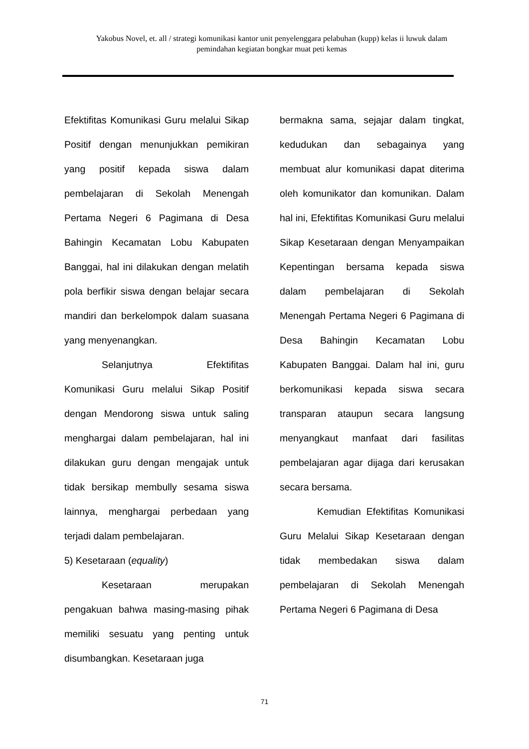Yakobus Novel, et. all / strategi komunikasi kantor unit penyelenggara pelabuhan (kupp) kelas ii luwuk dalam pemindahan kegiatan bongkar muat peti kemas
Efektifitas Komunikasi Guru melalui Sikap Positif dengan menunjukkan pemikiran yang positif kepada siswa dalam pembelajaran di Sekolah Menengah Pertama Negeri 6 Pagimana di Desa Bahingin Kecamatan Lobu Kabupaten Banggai, hal ini dilakukan dengan melatih pola berfikir siswa dengan belajar secara mandiri dan berkelompok dalam suasana yang menyenangkan.
Selanjutnya Efektifitas Komunikasi Guru melalui Sikap Positif dengan Mendorong siswa untuk saling menghargai dalam pembelajaran, hal ini dilakukan guru dengan mengajak untuk tidak bersikap membully sesama siswa lainnya, menghargai perbedaan yang terjadi dalam pembelajaran.
5) Kesetaraan (equality)
Kesetaraan merupakan pengakuan bahwa masing-masing pihak memiliki sesuatu yang penting untuk disumbangkan. Kesetaraan juga
bermakna sama, sejajar dalam tingkat, kedudukan dan sebagainya yang membuat alur komunikasi dapat diterima oleh komunikator dan komunikan. Dalam hal ini, Efektifitas Komunikasi Guru melalui Sikap Kesetaraan dengan Menyampaikan Kepentingan bersama kepada siswa dalam pembelajaran di Sekolah Menengah Pertama Negeri 6 Pagimana di Desa Bahingin Kecamatan Lobu Kabupaten Banggai. Dalam hal ini, guru berkomunikasi kepada siswa secara transparan ataupun secara langsung menyangkaut manfaat dari fasilitas pembelajaran agar dijaga dari kerusakan secara bersama.
Kemudian Efektifitas Komunikasi Guru Melalui Sikap Kesetaraan dengan tidak membedakan siswa dalam pembelajaran di Sekolah Menengah Pertama Negeri 6 Pagimana di Desa
71